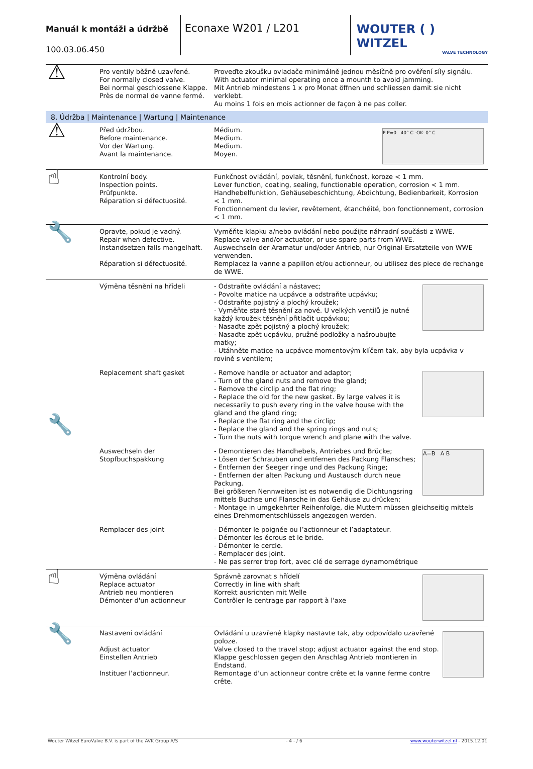Manuál k montáži a údržbě
100.03.06.450
Econaxe W201 / L201 WOUTER ( ) WITZEL
VALVE TECHNOLOGY
| ⚠ | Pro ventily běžně uzavřené. For normally closed valve. Bei normal geschlossene Klappe. Près de normal de vanne fermé. | Proveďte zkoušku ovladače minimálně jednou měsíčně pro ověření síly signálu. With actuator minimal operating once a mounth to avoid jamming. Mit Antrieb mindestens 1 x pro Monat öffnen und schliessen damit sie nicht verklebt. Au moins 1 fois en mois actionner de façon à ne pas coller. |
| 8. Údržba / Maintenance / Wartung / Maintenance | | |
| ⚠ | Před údržbou. Before maintenance. Vor der Wartung. Avant la maintenance. | P P=0 40° C -OK- 0° C Médium. Medium. Medium. Moyen. |
| ☝ | Kontrolní body. Inspection points. Prüfpunkte. Réparation si défectuosité. | Funkčnost ovládání, povlak, těsnění, funkčnost, koroze < 1 mm. Lever function, coating, sealing, functionable operation, corrosion < 1 mm. Handhebelfunktion, Gehäusebeschichtung, Abdichtung, Bedienbarkeit, Korrosion < 1 mm. Fonctionnement du levier, revêtement, étanchéité, bon fonctionnement, corrosion < 1 mm. |
| 🔧 | Opravte, pokud je vadný. Repair when defective. Instandsetzen falls mangelhaft. Réparation si défectuosité. | Vyměňte klapku a/nebo ovládání nebo použijte náhradní součásti z WWE. Replace valve and/or actuator, or use spare parts from WWE. Auswechseln der Aramatur und/oder Antrieb, nur Original-Ersatzteile von WWE verwenden. Remplacez la vanne a papillon et/ou actionneur, ou utilisez des piece de rechange de WWE. |
| 🔧 | Výměna těsnění na hřídeli | - Odstraňte ovládání a nástavec; - Povolte matice na ucpávce a odstraňte ucpávku; - Odstraňte pojistný a plochý kroužek; - Vyměňte staré těsnění za nové. U velkých ventilů je nutné každý kroužek těsnění přitlačit ucpávkou; - Nasaďte zpět pojistný a plochý kroužek; - Nasaďte zpět ucpávku, pružné podložky a našroubujte matky; - Utáhněte matice na ucpávce momentovým klíčem tak, aby byla ucpávka v rovině s ventilem; |
| | Replacement shaft gasket | - Remove handle or actuator and adaptor; - Turn of the gland nuts and remove the gland; - Remove the circlip and the flat ring; - Replace the old for the new gasket. By large valves it is necessarily to push every ring in the valve house with the gland and the gland ring; - Replace the flat ring and the circlip; - Replace the gland and the spring rings and nuts; - Turn the nuts with torque wrench and plane with the valve. |
| | Auswechseln der Stopfbuchspakkung | A=B A B - Demontieren des Handhebels, Antriebes und Brücke; - Lösen der Schrauben und entfernen des Packung Flansches; - Entfernen der Seeger ringe und des Packung Ringe; - Entfernen der alten Packung und Austausch durch neue Packung. Bei größeren Nennweiten ist es notwendig die Dichtungsring mittels Buchse und Flansche in das Gehäuse zu drücken; - Montage in umgekehrter Reihenfolge, die Muttern müssen gleichseitig mittels eines Drehmomentschlüssels angezogen werden. |
| | Remplacer des joint | - Démonter le poignée ou l’actionneur et l’adaptateur. - Démonter les écrous et le bride. - Démonter le cercle. - Remplacer des joint. - Ne pas serrer trop fort, avec clé de serrage dynamométrique |
| ☝ | Výměna ovládání Replace actuator Antrieb neu montieren Démonter d'un actionneur | Správně zarovnat s hřídelí Correctly in line with shaft Korrekt ausrichten mit Welle Contrôler le centrage par rapport à l'axe |
| 🔧 | Nastavení ovládání Adjust actuator Einstellen Antrieb Instituer l’actionneur. | Ovládání u uzavřené klapky nastavte tak, aby odpovídalo uzavřené poloze. Valve closed to the travel stop; adjust actuator against the end stop. Klappe geschlossen gegen den Anschlag Antrieb montieren in Endstand. Remontage d’un actionneur contre crête et la vanne ferme contre crête. |
Wouter Witzel EuroValve B.V. is part of the AVK Group A/S - 4 - / 6 www.wouterwitzel.nl - 2015.12.01